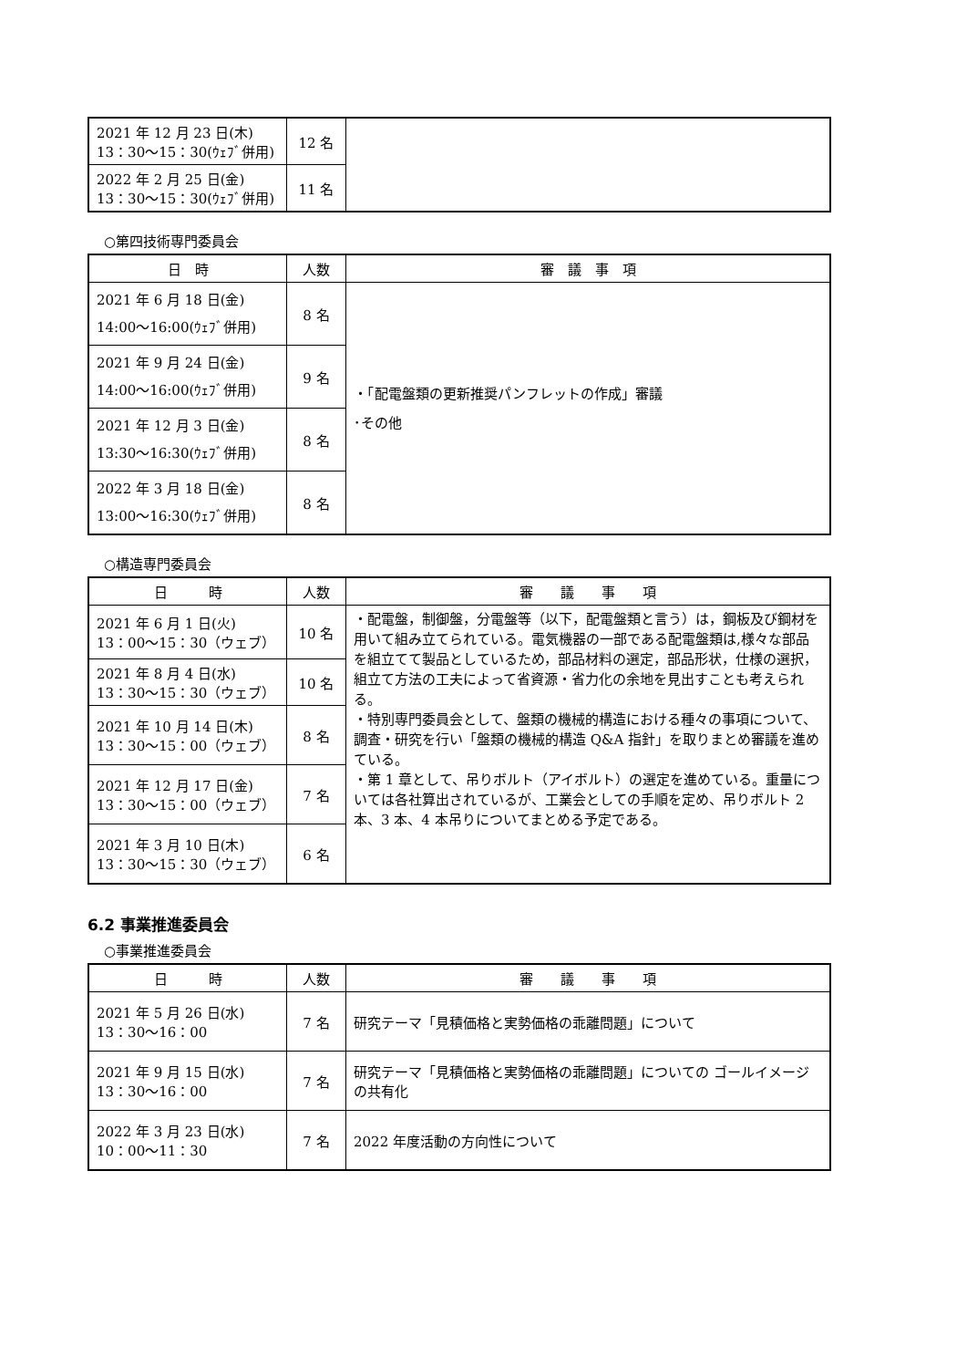| 2021 年 12 月 23 日(木) 13：30～15：30(ｳｪﾌﾞ併用) | 12 名 | |
| 2022 年 2 月 25 日(金) 13：30～15：30(ｳｪﾌﾞ併用) | 11 名 | |
○第四技術専門委員会
| 日 時 | 人数 | 審 議 事 項 |
| --- | --- | --- |
| 2021 年 6 月 18 日(金) 14:00～16:00(ｳｪﾌﾞ併用) | 8 名 | ・「配電盤類の更新推奨パンフレットの作成」審議 ･その他 |
| 2021 年 9 月 24 日(金) 14:00～16:00(ｳｪﾌﾞ併用) | 9 名 | |
| 2021 年 12 月 3 日(金) 13:30～16:30(ｳｪﾌﾞ併用) | 8 名 | |
| 2022 年 3 月 18 日(金) 13:00～16:30(ｳｪﾌﾞ併用) | 8 名 | |
○構造専門委員会
| 日 時 | 人数 | 審 議 事 項 |
| --- | --- | --- |
| 2021 年 6 月 1 日(火) 13：00～15：30（ウェブ） | 10 名 | ・配電盤，制御盤，分電盤等（以下，配電盤類と言う）は，鋼板及び鋼材を用いて組み立てられている。電気機器の一部である配電盤類は,様々な部品を組立てて製品としているため，部品材料の選定，部品形状，仕様の選択，組立て方法の工夫によって省資源・省力化の余地を見出すことも考えられる。 ・特別専門委員会として、盤類の機械的構造における種々の事項について、調査・研究を行い「盤類の機械的構造 Q&A 指針」を取りまとめ審議を進めている。 ・第 1 章として、吊りボルト（アイボルト）の選定を進めている。重量については各社算出されているが、工業会としての手順を定め、吊りボルト 2 本、3 本、4 本吊りについてまとめる予定である。 |
| 2021 年 8 月 4 日(水) 13：30～15：30（ウェブ） | 10 名 | |
| 2021 年 10 月 14 日(木) 13：30～15：00（ウェブ） | 8 名 | |
| 2021 年 12 月 17 日(金) 13：30～15：00（ウェブ） | 7 名 | |
| 2021 年 3 月 10 日(木) 13：30～15：30（ウェブ） | 6 名 | |
6.2 事業推進委員会
○事業推進委員会
| 日 時 | 人数 | 審 議 事 項 |
| --- | --- | --- |
| 2021 年 5 月 26 日(水) 13：30～16：00 | 7 名 | 研究テーマ「見積価格と実勢価格の乖離問題」について |
| 2021 年 9 月 15 日(水) 13：30～16：00 | 7 名 | 研究テーマ「見積価格と実勢価格の乖離問題」についての ゴールイメージの共有化 |
| 2022 年 3 月 23 日(水) 10：00～11：30 | 7 名 | 2022 年度活動の方向性について |